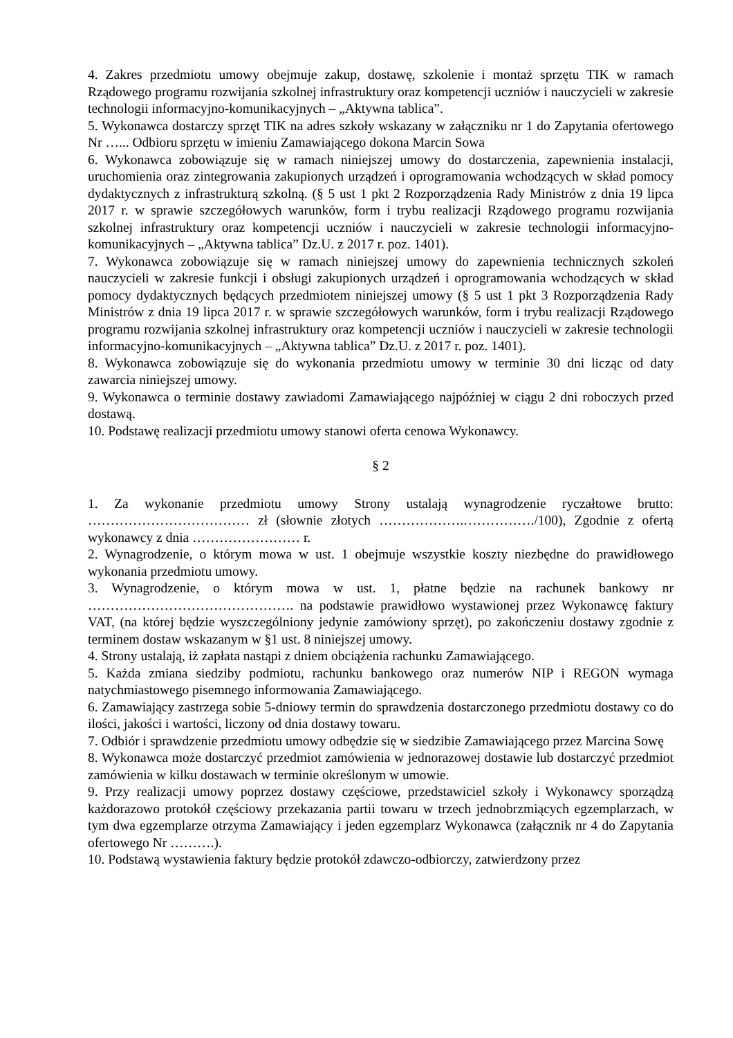4. Zakres przedmiotu umowy obejmuje zakup, dostawę, szkolenie i montaż sprzętu TIK w ramach Rządowego programu rozwijania szkolnej infrastruktury oraz kompetencji uczniów i nauczycieli w zakresie technologii informacyjno-komunikacyjnych – „Aktywna tablica”.
5. Wykonawca dostarczy sprzęt TIK na adres szkoły wskazany w załączniku nr 1 do Zapytania ofertowego Nr …... Odbioru sprzętu w imieniu Zamawiającego dokona Marcin Sowa
6. Wykonawca zobowiązuje się w ramach niniejszej umowy do dostarczenia, zapewnienia instalacji, uruchomienia oraz zintegrowania zakupionych urządzeń i oprogramowania wchodzących w skład pomocy dydaktycznych z infrastrukturą szkolną. (§ 5 ust 1 pkt 2 Rozporządzenia Rady Ministrów z dnia 19 lipca 2017 r. w sprawie szczegółowych warunków, form i trybu realizacji Rządowego programu rozwijania szkolnej infrastruktury oraz kompetencji uczniów i nauczycieli w zakresie technologii informacyjno-komunikacyjnych – „Aktywna tablica” Dz.U. z 2017 r. poz. 1401).
7. Wykonawca zobowiązuje się w ramach niniejszej umowy do zapewnienia technicznych szkoleń nauczycieli w zakresie funkcji i obsługi zakupionych urządzeń i oprogramowania wchodzących w skład pomocy dydaktycznych będących przedmiotem niniejszej umowy (§ 5 ust 1 pkt 3 Rozporządzenia Rady Ministrów z dnia 19 lipca 2017 r. w sprawie szczegółowych warunków, form i trybu realizacji Rządowego programu rozwijania szkolnej infrastruktury oraz kompetencji uczniów i nauczycieli w zakresie technologii informacyjno-komunikacyjnych – „Aktywna tablica” Dz.U. z 2017 r. poz. 1401).
8. Wykonawca zobowiązuje się do wykonania przedmiotu umowy w terminie 30 dni licząc od daty zawarcia niniejszej umowy.
9. Wykonawca o terminie dostawy zawiadomi Zamawiającego najpóźniej w ciągu 2 dni roboczych przed dostawą.
10. Podstawę realizacji przedmiotu umowy stanowi oferta cenowa Wykonawcy.
§ 2
1. Za wykonanie przedmiotu umowy Strony ustalają wynagrodzenie ryczałtowe brutto: ……………………………… zł (słownie złotych ……………….……………./100), Zgodnie z ofertą wykonawcy z dnia …………………… r.
2. Wynagrodzenie, o którym mowa w ust. 1 obejmuje wszystkie koszty niezbędne do prawidłowego wykonania przedmiotu umowy.
3. Wynagrodzenie, o którym mowa w ust. 1, płatne będzie na rachunek bankowy nr ………………………………………. na podstawie prawidłowo wystawionej przez Wykonawcę faktury VAT, (na której będzie wyszczególniony jedynie zamówiony sprzęt), po zakończeniu dostawy zgodnie z terminem dostaw wskazanym w §1 ust. 8 niniejszej umowy.
4. Strony ustalają, iż zapłata nastąpi z dniem obciążenia rachunku Zamawiającego.
5. Każda zmiana siedziby podmiotu, rachunku bankowego oraz numerów NIP i REGON wymaga natychmiastowego pisemnego informowania Zamawiającego.
6. Zamawiający zastrzega sobie 5-dniowy termin do sprawdzenia dostarczonego przedmiotu dostawy co do ilości, jakości i wartości, liczony od dnia dostawy towaru.
7. Odbiór i sprawdzenie przedmiotu umowy odbędzie się w siedzibie Zamawiającego przez Marcina Sowę
8. Wykonawca może dostarczyć przedmiot zamówienia w jednorazowej dostawie lub dostarczyć przedmiot zamówienia w kilku dostawach w terminie określonym w umowie.
9. Przy realizacji umowy poprzez dostawy częściowe, przedstawiciel szkoły i Wykonawcy sporządzą każdorazowo protokół częściowy przekazania partii towaru w trzech jednobrzmiących egzemplarzach, w tym dwa egzemplarze otrzyma Zamawiający i jeden egzemplarz Wykonawca (załącznik nr 4 do Zapytania ofertowego Nr ……….).
10. Podstawą wystawienia faktury będzie protokół zdawczo-odbiorczy, zatwierdzony przez